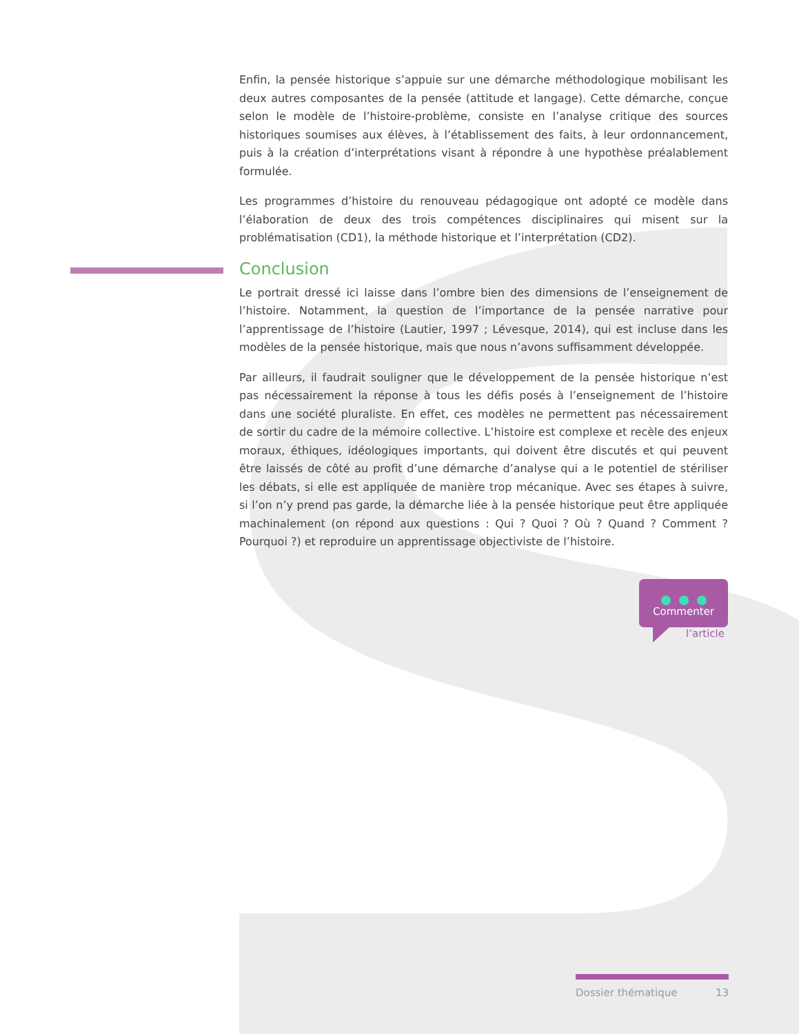Enfin, la pensée historique s’appuie sur une démarche méthodologique mobilisant les deux autres composantes de la pensée (attitude et langage). Cette démarche, conçue selon le modèle de l’histoire-problème, consiste en l’analyse critique des sources historiques soumises aux élèves, à l’établissement des faits, à leur ordonnancement, puis à la création d’interprétations visant à répondre à une hypothèse préalablement formulée.
Les programmes d’histoire du renouveau pédagogique ont adopté ce modèle dans l’élaboration de deux des trois compétences disciplinaires qui misent sur la problématisation (CD1), la méthode historique et l’interprétation (CD2).
Conclusion
Le portrait dressé ici laisse dans l’ombre bien des dimensions de l’enseignement de l’histoire. Notamment, la question de l’importance de la pensée narrative pour l’apprentissage de l’histoire (Lautier, 1997 ; Lévesque, 2014), qui est incluse dans les modèles de la pensée historique, mais que nous n’avons suffisamment développée.
Par ailleurs, il faudrait souligner que le développement de la pensée historique n’est pas nécessairement la réponse à tous les défis posés à l’enseignement de l’histoire dans une société pluraliste. En effet, ces modèles ne permettent pas nécessairement de sortir du cadre de la mémoire collective. L’histoire est complexe et recèle des enjeux moraux, éthiques, idéologiques importants, qui doivent être discutés et qui peuvent être laissés de côté au profit d’une démarche d’analyse qui a le potentiel de stériliser les débats, si elle est appliquée de manière trop mécanique. Avec ses étapes à suivre, si l’on n’y prend pas garde, la démarche liée à la pensée historique peut être appliquée machinalement (on répond aux questions : Qui ? Quoi ? Où ? Quand ? Comment ? Pourquoi ?) et reproduire un apprentissage objectiviste de l’histoire.
Commenter
l’article
Dossier thématique 13